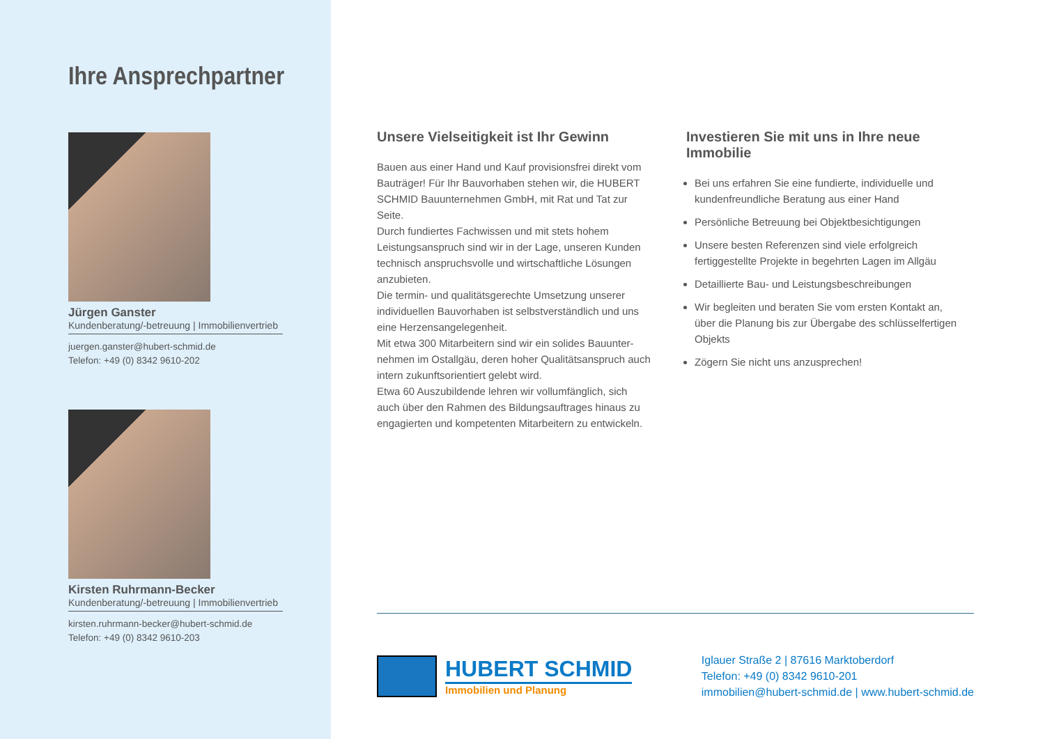Ihre Ansprechpartner
Jürgen Ganster
Kundenberatung/-betreuung | Immobilienvertrieb
juergen.ganster@hubert-schmid.de
Telefon: +49 (0) 8342 9610-202
Kirsten Ruhrmann-Becker
Kundenberatung/-betreuung | Immobilienvertrieb
kirsten.ruhrmann-becker@hubert-schmid.de
Telefon: +49 (0) 8342 9610-203
Unsere Vielseitigkeit ist Ihr Gewinn
Bauen aus einer Hand und Kauf provisionsfrei direkt vom Bauträger! Für Ihr Bauvorhaben stehen wir, die HUBERT SCHMID Bauunternehmen GmbH, mit Rat und Tat zur Seite.
Durch fundiertes Fachwissen und mit stets hohem Leistungsanspruch sind wir in der Lage, unseren Kunden technisch anspruchsvolle und wirtschaftliche Lösungen anzubieten.
Die termin- und qualitätsgerechte Umsetzung unserer individuellen Bauvorhaben ist selbstverständlich und uns eine Herzensangelegenheit.
Mit etwa 300 Mitarbeitern sind wir ein solides Bauunter-nehmen im Ostallgäu, deren hoher Qualitätsanspruch auch intern zukunftsorientiert gelebt wird.
Etwa 60 Auszubildende lehren wir vollumfänglich, sich auch über den Rahmen des Bildungsauftrages hinaus zu engagierten und kompetenten Mitarbeitern zu entwickeln.
Investieren Sie mit uns in Ihre neue Immobilie
Bei uns erfahren Sie eine fundierte, individuelle und kundenfreundliche Beratung aus einer Hand
Persönliche Betreuung bei Objektbesichtigungen
Unsere besten Referenzen sind viele erfolgreich fertiggestellte Projekte in begehrten Lagen im Allgäu
Detaillierte Bau- und Leistungsbeschreibungen
Wir begleiten und beraten Sie vom ersten Kontakt an, über die Planung bis zur Übergabe des schlüsselfertigen Objekts
Zögern Sie nicht uns anzusprechen!
HUBERT SCHMID
Immobilien und Planung
Iglauer Straße 2 | 87616 Marktoberdorf
Telefon: +49 (0) 8342 9610-201
immobilien@hubert-schmid.de | www.hubert-schmid.de